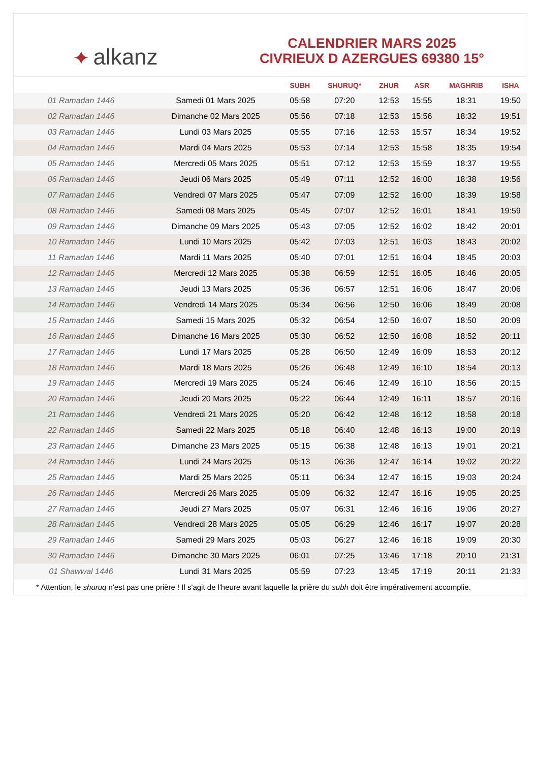✦ alkanz
CALENDRIER MARS 2025
CIVRIEUX D AZERGUES 69380 15°
| | | SUBH | SHURUQ* | ZHUR | ASR | MAGHRIB | ISHA |
| --- | --- | --- | --- | --- | --- | --- | --- |
| 01 Ramadan 1446 | Samedi 01 Mars 2025 | 05:58 | 07:20 | 12:53 | 15:55 | 18:31 | 19:50 |
| 02 Ramadan 1446 | Dimanche 02 Mars 2025 | 05:56 | 07:18 | 12:53 | 15:56 | 18:32 | 19:51 |
| 03 Ramadan 1446 | Lundi 03 Mars 2025 | 05:55 | 07:16 | 12:53 | 15:57 | 18:34 | 19:52 |
| 04 Ramadan 1446 | Mardi 04 Mars 2025 | 05:53 | 07:14 | 12:53 | 15:58 | 18:35 | 19:54 |
| 05 Ramadan 1446 | Mercredi 05 Mars 2025 | 05:51 | 07:12 | 12:53 | 15:59 | 18:37 | 19:55 |
| 06 Ramadan 1446 | Jeudi 06 Mars 2025 | 05:49 | 07:11 | 12:52 | 16:00 | 18:38 | 19:56 |
| 07 Ramadan 1446 | Vendredi 07 Mars 2025 | 05:47 | 07:09 | 12:52 | 16:00 | 18:39 | 19:58 |
| 08 Ramadan 1446 | Samedi 08 Mars 2025 | 05:45 | 07:07 | 12:52 | 16:01 | 18:41 | 19:59 |
| 09 Ramadan 1446 | Dimanche 09 Mars 2025 | 05:43 | 07:05 | 12:52 | 16:02 | 18:42 | 20:01 |
| 10 Ramadan 1446 | Lundi 10 Mars 2025 | 05:42 | 07:03 | 12:51 | 16:03 | 18:43 | 20:02 |
| 11 Ramadan 1446 | Mardi 11 Mars 2025 | 05:40 | 07:01 | 12:51 | 16:04 | 18:45 | 20:03 |
| 12 Ramadan 1446 | Mercredi 12 Mars 2025 | 05:38 | 06:59 | 12:51 | 16:05 | 18:46 | 20:05 |
| 13 Ramadan 1446 | Jeudi 13 Mars 2025 | 05:36 | 06:57 | 12:51 | 16:06 | 18:47 | 20:06 |
| 14 Ramadan 1446 | Vendredi 14 Mars 2025 | 05:34 | 06:56 | 12:50 | 16:06 | 18:49 | 20:08 |
| 15 Ramadan 1446 | Samedi 15 Mars 2025 | 05:32 | 06:54 | 12:50 | 16:07 | 18:50 | 20:09 |
| 16 Ramadan 1446 | Dimanche 16 Mars 2025 | 05:30 | 06:52 | 12:50 | 16:08 | 18:52 | 20:11 |
| 17 Ramadan 1446 | Lundi 17 Mars 2025 | 05:28 | 06:50 | 12:49 | 16:09 | 18:53 | 20:12 |
| 18 Ramadan 1446 | Mardi 18 Mars 2025 | 05:26 | 06:48 | 12:49 | 16:10 | 18:54 | 20:13 |
| 19 Ramadan 1446 | Mercredi 19 Mars 2025 | 05:24 | 06:46 | 12:49 | 16:10 | 18:56 | 20:15 |
| 20 Ramadan 1446 | Jeudi 20 Mars 2025 | 05:22 | 06:44 | 12:49 | 16:11 | 18:57 | 20:16 |
| 21 Ramadan 1446 | Vendredi 21 Mars 2025 | 05:20 | 06:42 | 12:48 | 16:12 | 18:58 | 20:18 |
| 22 Ramadan 1446 | Samedi 22 Mars 2025 | 05:18 | 06:40 | 12:48 | 16:13 | 19:00 | 20:19 |
| 23 Ramadan 1446 | Dimanche 23 Mars 2025 | 05:15 | 06:38 | 12:48 | 16:13 | 19:01 | 20:21 |
| 24 Ramadan 1446 | Lundi 24 Mars 2025 | 05:13 | 06:36 | 12:47 | 16:14 | 19:02 | 20:22 |
| 25 Ramadan 1446 | Mardi 25 Mars 2025 | 05:11 | 06:34 | 12:47 | 16:15 | 19:03 | 20:24 |
| 26 Ramadan 1446 | Mercredi 26 Mars 2025 | 05:09 | 06:32 | 12:47 | 16:16 | 19:05 | 20:25 |
| 27 Ramadan 1446 | Jeudi 27 Mars 2025 | 05:07 | 06:31 | 12:46 | 16:16 | 19:06 | 20:27 |
| 28 Ramadan 1446 | Vendredi 28 Mars 2025 | 05:05 | 06:29 | 12:46 | 16:17 | 19:07 | 20:28 |
| 29 Ramadan 1446 | Samedi 29 Mars 2025 | 05:03 | 06:27 | 12:46 | 16:18 | 19:09 | 20:30 |
| 30 Ramadan 1446 | Dimanche 30 Mars 2025 | 06:01 | 07:25 | 13:46 | 17:18 | 20:10 | 21:31 |
| 01 Shawwal 1446 | Lundi 31 Mars 2025 | 05:59 | 07:23 | 13:45 | 17:19 | 20:11 | 21:33 |
* Attention, le shuruq n'est pas une prière ! Il s'agit de l'heure avant laquelle la prière du subh doit être impérativement accomplie.